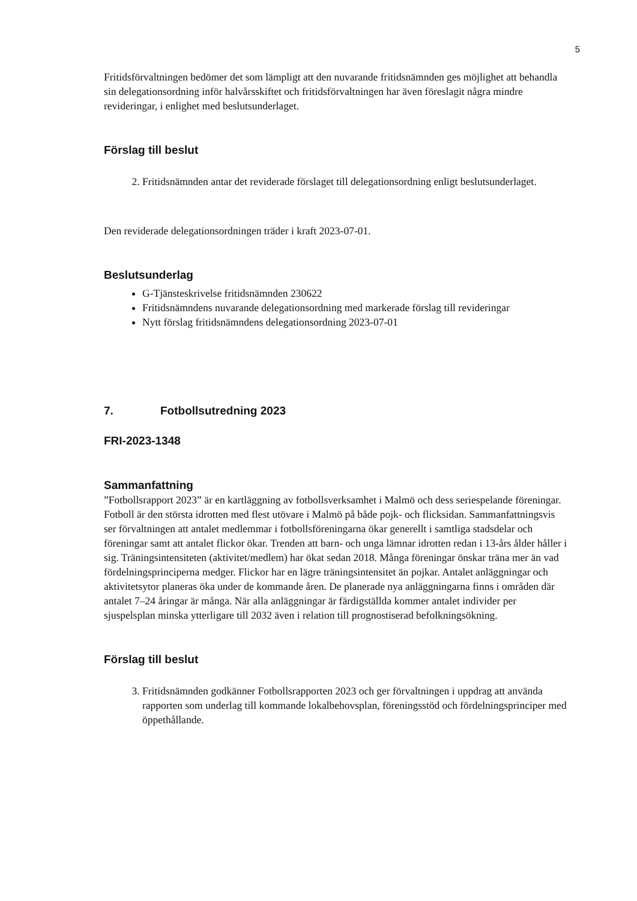5
Fritidsförvaltningen bedömer det som lämpligt att den nuvarande fritidsnämnden ges möjlighet att behandla sin delegationsordning inför halvårsskiftet och fritidsförvaltningen har även föreslagit några mindre revideringar, i enlighet med beslutsunderlaget.
Förslag till beslut
2. Fritidsnämnden antar det reviderade förslaget till delegationsordning enligt beslutsunderlaget.
Den reviderade delegationsordningen träder i kraft 2023-07-01.
Beslutsunderlag
G-Tjänsteskrivelse fritidsnämnden 230622
Fritidsnämndens nuvarande delegationsordning med markerade förslag till revideringar
Nytt förslag fritidsnämndens delegationsordning 2023-07-01
7. Fotbollsutredning 2023
FRI-2023-1348
Sammanfattning
”Fotbollsrapport 2023” är en kartläggning av fotbollsverksamhet i Malmö och dess seriespelande föreningar. Fotboll är den största idrotten med flest utövare i Malmö på både pojk- och flicksidan. Sammanfattningsvis ser förvaltningen att antalet medlemmar i fotbollsföreningarna ökar generellt i samtliga stadsdelar och föreningar samt att antalet flickor ökar. Trenden att barn- och unga lämnar idrotten redan i 13-års ålder håller i sig. Träningsintensiteten (aktivitet/medlem) har ökat sedan 2018. Många föreningar önskar träna mer än vad fördelningsprinciperna medger. Flickor har en lägre träningsintensitet än pojkar. Antalet anläggningar och aktivitetsytor planeras öka under de kommande åren. De planerade nya anläggningarna finns i områden där antalet 7–24 åringar är många. När alla anläggningar är färdigställda kommer antalet individer per sjuspelsplan minska ytterligare till 2032 även i relation till prognostiserad befolkningsökning.
Förslag till beslut
3. Fritidsnämnden godkänner Fotbollsrapporten 2023 och ger förvaltningen i uppdrag att använda rapporten som underlag till kommande lokalbehovsplan, föreningsstöd och fördelningsprinciper med öppethållande.